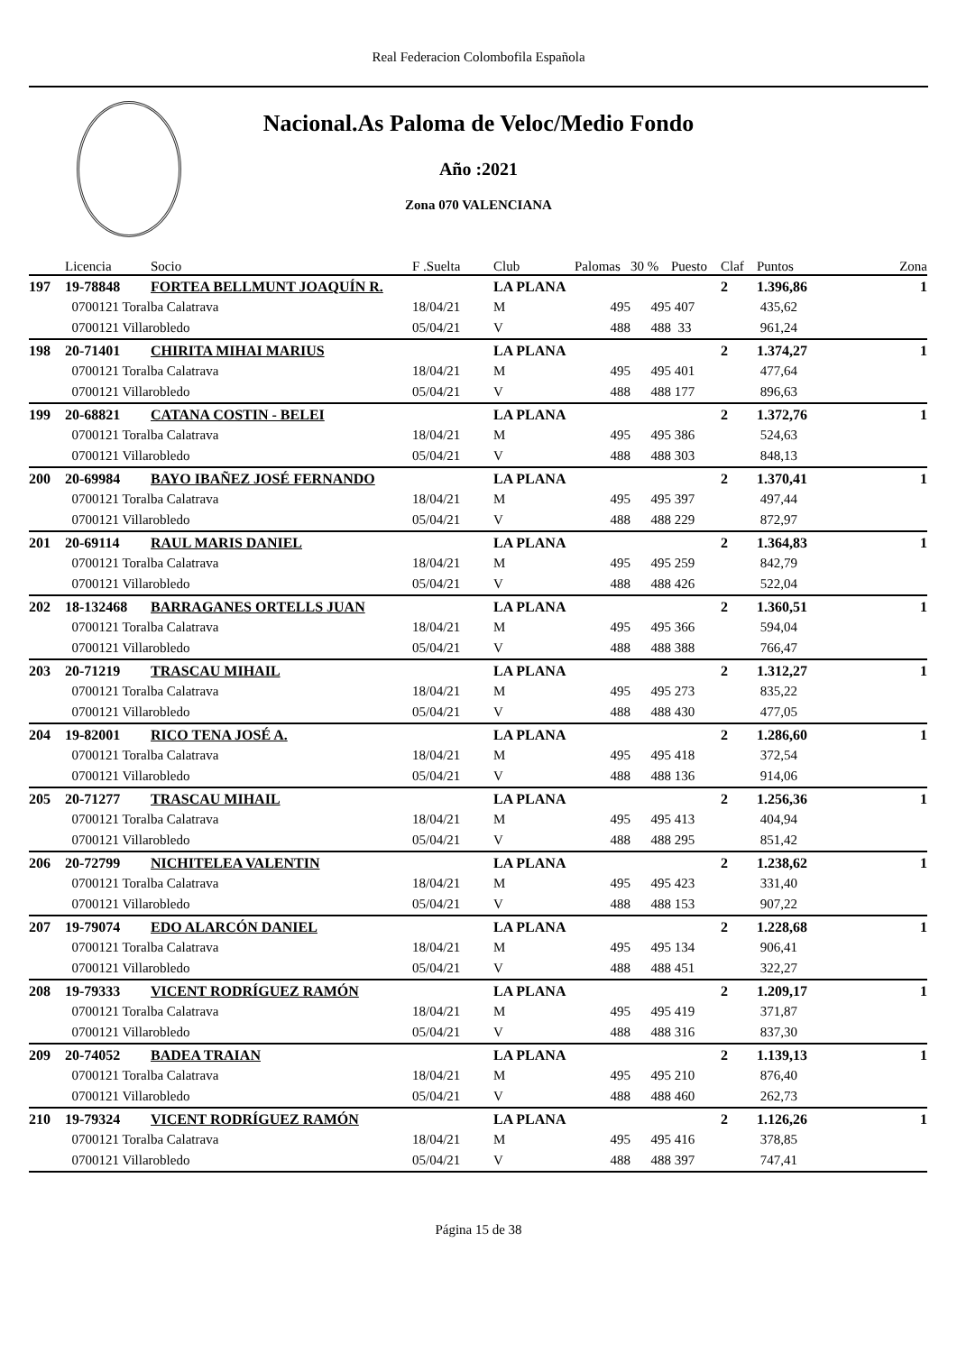Real Federacion Colombofila Española
Nacional.As Paloma de Veloc/Medio Fondo
Año :2021
Zona 070 VALENCIANA
| | Licencia | Socio | F .Suelta | Club | Palomas | 30 % | Puesto | Claf | Puntos | Zona |
| --- | --- | --- | --- | --- | --- | --- | --- | --- | --- | --- |
| 197 | 19-78848 | FORTEA BELLMUNT JOAQUÍN R. | | LA PLANA | | | | 2 | 1.396,86 | 1 |
| | 0700121 Toralba Calatrava | | 18/04/21 | M | 495 | 495 | 407 | | 435,62 | |
| | 0700121 Villarobledo | | 05/04/21 | V | 488 | 488 | 33 | | 961,24 | |
| 198 | 20-71401 | CHIRITA MIHAI MARIUS | | LA PLANA | | | | 2 | 1.374,27 | 1 |
| | 0700121 Toralba Calatrava | | 18/04/21 | M | 495 | 495 | 401 | | 477,64 | |
| | 0700121 Villarobledo | | 05/04/21 | V | 488 | 488 | 177 | | 896,63 | |
| 199 | 20-68821 | CATANA COSTIN - BELEI | | LA PLANA | | | | 2 | 1.372,76 | 1 |
| | 0700121 Toralba Calatrava | | 18/04/21 | M | 495 | 495 | 386 | | 524,63 | |
| | 0700121 Villarobledo | | 05/04/21 | V | 488 | 488 | 303 | | 848,13 | |
| 200 | 20-69984 | BAYO IBAÑEZ JOSÉ FERNANDO | | LA PLANA | | | | 2 | 1.370,41 | 1 |
| | 0700121 Toralba Calatrava | | 18/04/21 | M | 495 | 495 | 397 | | 497,44 | |
| | 0700121 Villarobledo | | 05/04/21 | V | 488 | 488 | 229 | | 872,97 | |
| 201 | 20-69114 | RAUL MARIS DANIEL | | LA PLANA | | | | 2 | 1.364,83 | 1 |
| | 0700121 Toralba Calatrava | | 18/04/21 | M | 495 | 495 | 259 | | 842,79 | |
| | 0700121 Villarobledo | | 05/04/21 | V | 488 | 488 | 426 | | 522,04 | |
| 202 | 18-132468 | BARRAGANES ORTELLS JUAN | | LA PLANA | | | | 2 | 1.360,51 | 1 |
| | 0700121 Toralba Calatrava | | 18/04/21 | M | 495 | 495 | 366 | | 594,04 | |
| | 0700121 Villarobledo | | 05/04/21 | V | 488 | 488 | 388 | | 766,47 | |
| 203 | 20-71219 | TRASCAU MIHAIL | | LA PLANA | | | | 2 | 1.312,27 | 1 |
| | 0700121 Toralba Calatrava | | 18/04/21 | M | 495 | 495 | 273 | | 835,22 | |
| | 0700121 Villarobledo | | 05/04/21 | V | 488 | 488 | 430 | | 477,05 | |
| 204 | 19-82001 | RICO TENA JOSÉ A. | | LA PLANA | | | | 2 | 1.286,60 | 1 |
| | 0700121 Toralba Calatrava | | 18/04/21 | M | 495 | 495 | 418 | | 372,54 | |
| | 0700121 Villarobledo | | 05/04/21 | V | 488 | 488 | 136 | | 914,06 | |
| 205 | 20-71277 | TRASCAU MIHAIL | | LA PLANA | | | | 2 | 1.256,36 | 1 |
| | 0700121 Toralba Calatrava | | 18/04/21 | M | 495 | 495 | 413 | | 404,94 | |
| | 0700121 Villarobledo | | 05/04/21 | V | 488 | 488 | 295 | | 851,42 | |
| 206 | 20-72799 | NICHITELEA VALENTIN | | LA PLANA | | | | 2 | 1.238,62 | 1 |
| | 0700121 Toralba Calatrava | | 18/04/21 | M | 495 | 495 | 423 | | 331,40 | |
| | 0700121 Villarobledo | | 05/04/21 | V | 488 | 488 | 153 | | 907,22 | |
| 207 | 19-79074 | EDO ALARCÓN DANIEL | | LA PLANA | | | | 2 | 1.228,68 | 1 |
| | 0700121 Toralba Calatrava | | 18/04/21 | M | 495 | 495 | 134 | | 906,41 | |
| | 0700121 Villarobledo | | 05/04/21 | V | 488 | 488 | 451 | | 322,27 | |
| 208 | 19-79333 | VICENT RODRÍGUEZ RAMÓN | | LA PLANA | | | | 2 | 1.209,17 | 1 |
| | 0700121 Toralba Calatrava | | 18/04/21 | M | 495 | 495 | 419 | | 371,87 | |
| | 0700121 Villarobledo | | 05/04/21 | V | 488 | 488 | 316 | | 837,30 | |
| 209 | 20-74052 | BADEA TRAIAN | | LA PLANA | | | | 2 | 1.139,13 | 1 |
| | 0700121 Toralba Calatrava | | 18/04/21 | M | 495 | 495 | 210 | | 876,40 | |
| | 0700121 Villarobledo | | 05/04/21 | V | 488 | 488 | 460 | | 262,73 | |
| 210 | 19-79324 | VICENT RODRÍGUEZ RAMÓN | | LA PLANA | | | | 2 | 1.126,26 | 1 |
| | 0700121 Toralba Calatrava | | 18/04/21 | M | 495 | 495 | 416 | | 378,85 | |
| | 0700121 Villarobledo | | 05/04/21 | V | 488 | 488 | 397 | | 747,41 | |
Página 15 de 38